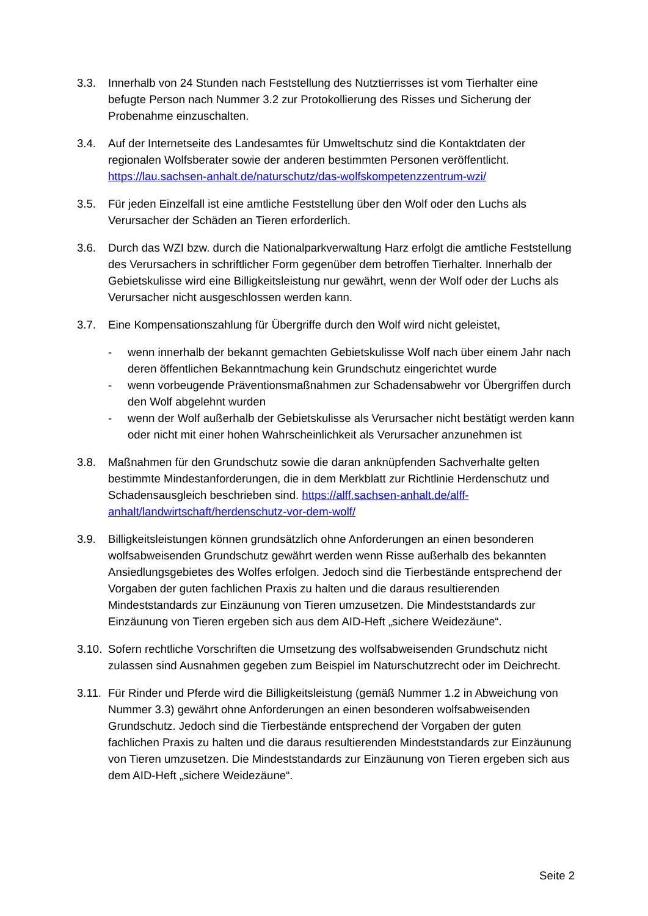3.3. Innerhalb von 24 Stunden nach Feststellung des Nutztierrisses ist vom Tierhalter eine befugte Person nach Nummer 3.2 zur Protokollierung des Risses und Sicherung der Probenahme einzuschalten.
3.4. Auf der Internetseite des Landesamtes für Umweltschutz sind die Kontaktdaten der regionalen Wolfsberater sowie der anderen bestimmten Personen veröffentlicht. https://lau.sachsen-anhalt.de/naturschutz/das-wolfskompetenzzentrum-wzi/
3.5. Für jeden Einzelfall ist eine amtliche Feststellung über den Wolf oder den Luchs als Verursacher der Schäden an Tieren erforderlich.
3.6. Durch das WZI bzw. durch die Nationalparkverwaltung Harz erfolgt die amtliche Feststellung des Verursachers in schriftlicher Form gegenüber dem betroffen Tierhalter. Innerhalb der Gebietskulisse wird eine Billigkeitsleistung nur gewährt, wenn der Wolf oder der Luchs als Verursacher nicht ausgeschlossen werden kann.
3.7. Eine Kompensationszahlung für Übergriffe durch den Wolf wird nicht geleistet,
- wenn innerhalb der bekannt gemachten Gebietskulisse Wolf nach über einem Jahr nach deren öffentlichen Bekanntmachung kein Grundschutz eingerichtet wurde
- wenn vorbeugende Präventionsmaßnahmen zur Schadensabwehr vor Übergriffen durch den Wolf abgelehnt wurden
- wenn der Wolf außerhalb der Gebietskulisse als Verursacher nicht bestätigt werden kann oder nicht mit einer hohen Wahrscheinlichkeit als Verursacher anzunehmen ist
3.8. Maßnahmen für den Grundschutz sowie die daran anknüpfenden Sachverhalte gelten bestimmte Mindestanforderungen, die in dem Merkblatt zur Richtlinie Herdenschutz und Schadensausgleich beschrieben sind. https://alff.sachsen-anhalt.de/alff-anhalt/landwirtschaft/herdenschutz-vor-dem-wolf/
3.9. Billigkeitsleistungen können grundsätzlich ohne Anforderungen an einen besonderen wolfsabweisenden Grundschutz gewährt werden wenn Risse außerhalb des bekannten Ansiedlungsgebietes des Wolfes erfolgen. Jedoch sind die Tierbestände entsprechend der Vorgaben der guten fachlichen Praxis zu halten und die daraus resultierenden Mindeststandards zur Einzäunung von Tieren umzusetzen. Die Mindeststandards zur Einzäunung von Tieren ergeben sich aus dem AID-Heft „sichere Weidezäune“.
3.10.
Sofern rechtliche Vorschriften die Umsetzung des wolfsabweisenden Grundschutz nicht zulassen sind Ausnahmen gegeben zum Beispiel im Naturschutzrecht oder im Deichrecht.
3.11.
Für Rinder und Pferde wird die Billigkeitsleistung (gemäß Nummer 1.2 in Abweichung von Nummer 3.3) gewährt ohne Anforderungen an einen besonderen wolfsabweisenden Grundschutz. Jedoch sind die Tierbestände entsprechend der Vorgaben der guten fachlichen Praxis zu halten und die daraus resultierenden Mindeststandards zur Einzäunung von Tieren umzusetzen. Die Mindeststandards zur Einzäunung von Tieren ergeben sich aus dem AID-Heft „sichere Weidezäune“.
Seite 2